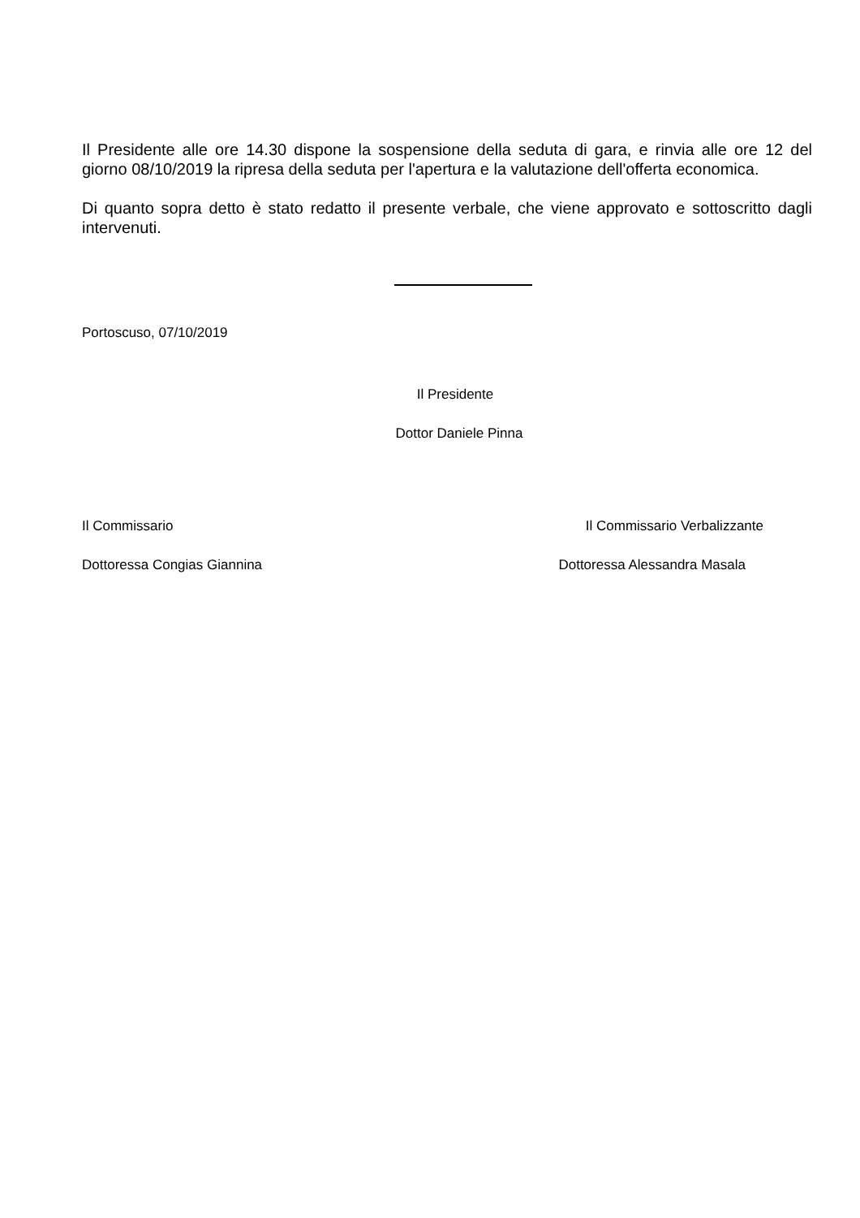Il Presidente alle ore 14.30 dispone la sospensione della seduta di gara, e rinvia alle ore 12 del giorno 08/10/2019 la ripresa della seduta per l'apertura e la valutazione dell'offerta economica.
Di quanto sopra detto è stato redatto il presente verbale, che viene approvato e sottoscritto dagli intervenuti.
Portoscuso, 07/10/2019
Il Presidente
Dottor Daniele Pinna
Il Commissario Il Commissario Verbalizzante
Dottoressa Congias Giannina Dottoressa Alessandra Masala